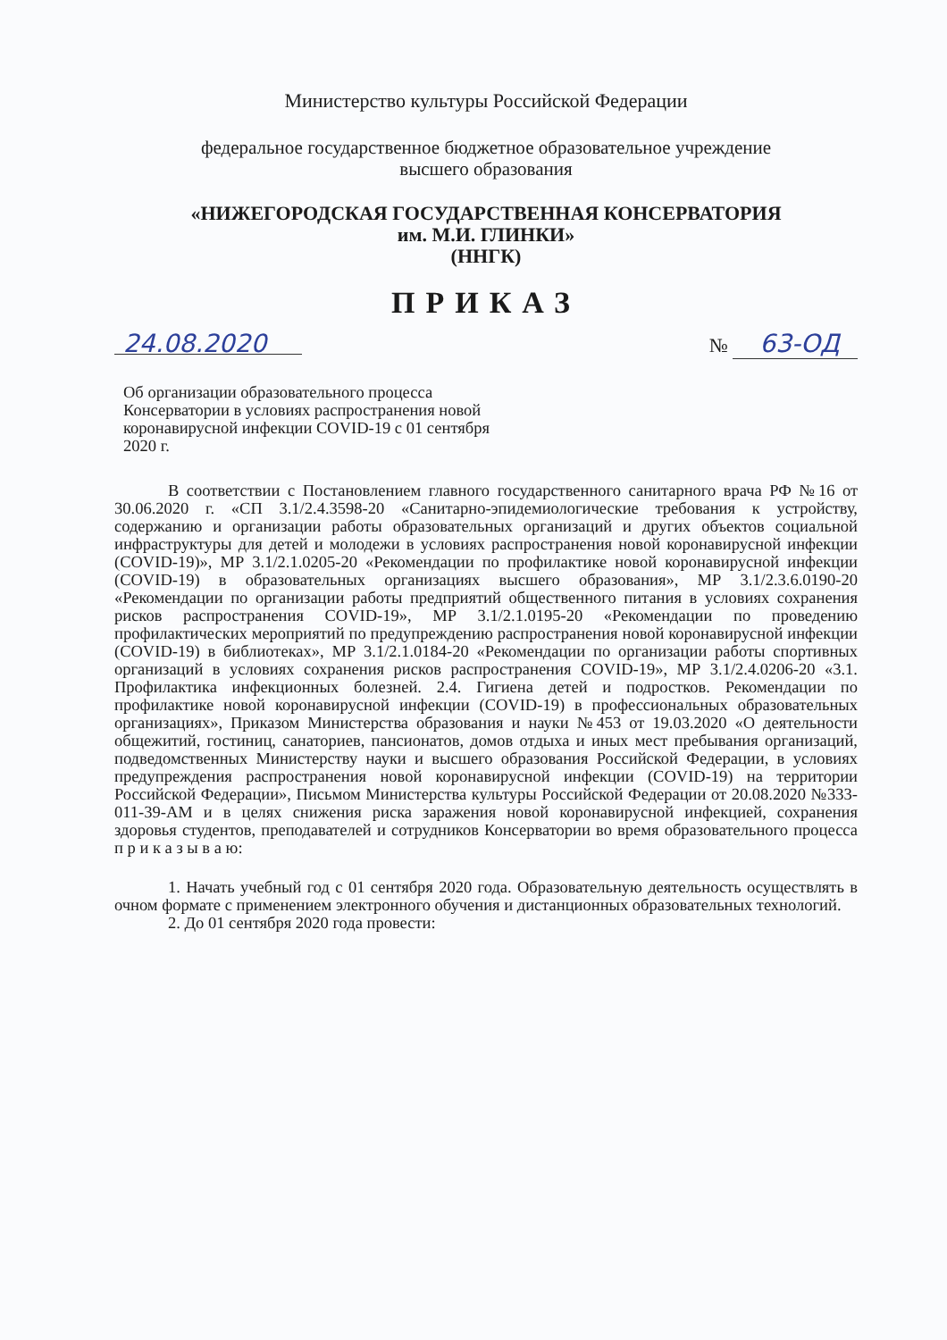Министерство культуры Российской Федерации
федеральное государственное бюджетное образовательное учреждение
высшего образования
«НИЖЕГОРОДСКАЯ ГОСУДАРСТВЕННАЯ КОНСЕРВАТОРИЯ
им. М.И. ГЛИНКИ»
(ННГК)
ПРИКАЗ
24.08.2020 № 63-ОД
Об организации образовательного процесса Консерватории в условиях распространения новой коронавирусной инфекции COVID-19 с 01 сентября 2020 г.
В соответствии с Постановлением главного государственного санитарного врача РФ №16 от 30.06.2020 г. «СП 3.1/2.4.3598-20 «Санитарно-эпидемиологические требования к устройству, содержанию и организации работы образовательных организаций и других объектов социальной инфраструктуры для детей и молодежи в условиях распространения новой коронавирусной инфекции (COVID-19)», МР 3.1/2.1.0205-20 «Рекомендации по профилактике новой коронавирусной инфекции (COVID-19) в образовательных организациях высшего образования», МР 3.1/2.3.6.0190-20 «Рекомендации по организации работы предприятий общественного питания в условиях сохранения рисков распространения COVID-19», МР 3.1/2.1.0195-20 «Рекомендации по проведению профилактических мероприятий по предупреждению распространения новой коронавирусной инфекции (COVID-19) в библиотеках», МР 3.1/2.1.0184-20 «Рекомендации по организации работы спортивных организаций в условиях сохранения рисков распространения COVID-19», МР 3.1/2.4.0206-20 «3.1. Профилактика инфекционных болезней. 2.4. Гигиена детей и подростков. Рекомендации по профилактике новой коронавирусной инфекции (COVID-19) в профессиональных образовательных организациях», Приказом Министерства образования и науки №453 от 19.03.2020 «О деятельности общежитий, гостиниц, санаториев, пансионатов, домов отдыха и иных мест пребывания организаций, подведомственных Министерству науки и высшего образования Российской Федерации, в условиях предупреждения распространения новой коронавирусной инфекции (COVID-19) на территории Российской Федерации», Письмом Министерства культуры Российской Федерации от 20.08.2020 №333-011-39-АМ и в целях снижения риска заражения новой коронавирусной инфекцией, сохранения здоровья студентов, преподавателей и сотрудников Консерватории во время образовательного процесса п р и к а з ы в а ю:
1. Начать учебный год с 01 сентября 2020 года. Образовательную деятельность осуществлять в очном формате с применением электронного обучения и дистанционных образовательных технологий.
2. До 01 сентября 2020 года провести: